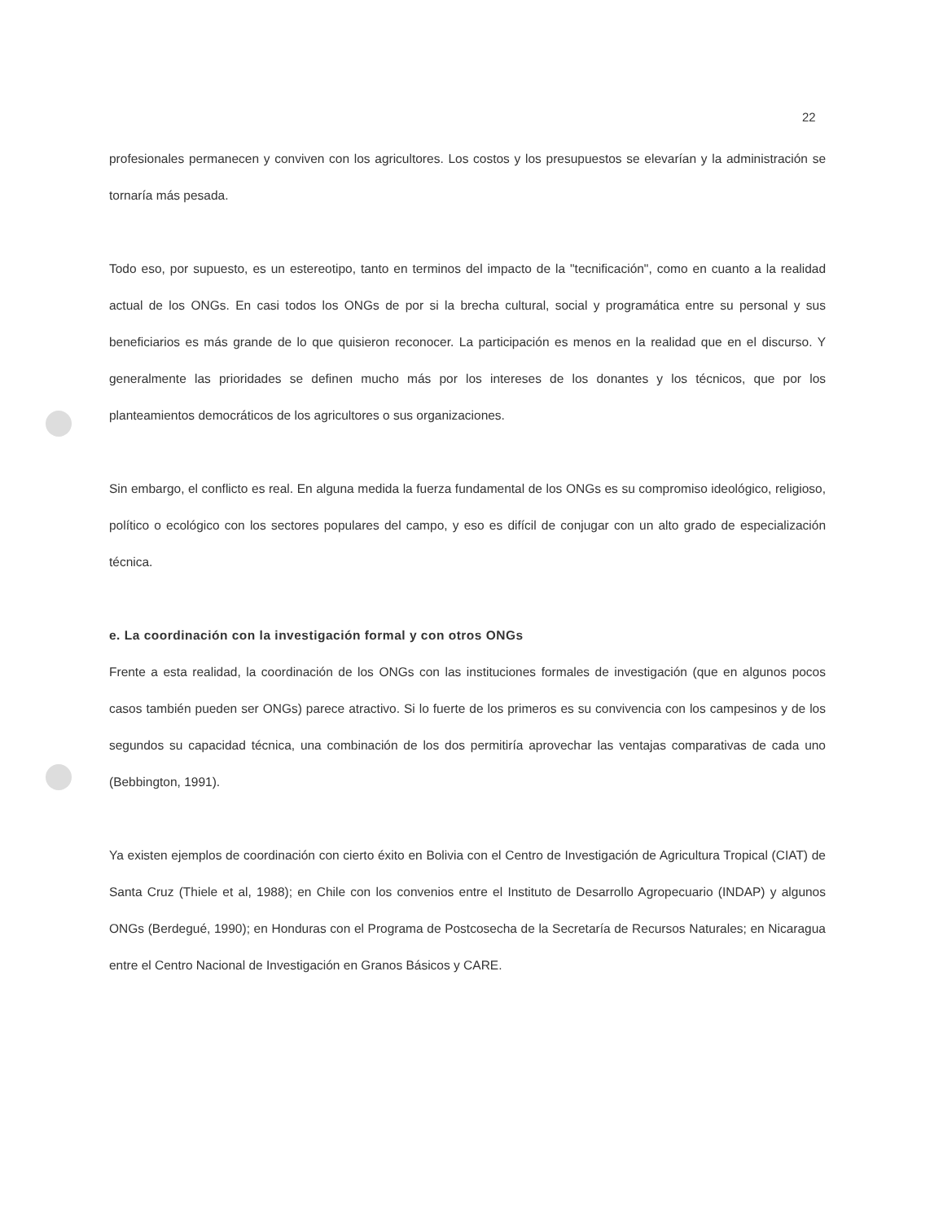22
profesionales permanecen y conviven con los agricultores. Los costos y los presupuestos se elevarían y la administración se tornaría más pesada.
Todo eso, por supuesto, es un estereotipo, tanto en terminos del impacto de la "tecnificación", como en cuanto a la realidad actual de los ONGs. En casi todos los ONGs de por si la brecha cultural, social y programática entre su personal y sus beneficiarios es más grande de lo que quisieron reconocer. La participación es menos en la realidad que en el discurso. Y generalmente las prioridades se definen mucho más por los intereses de los donantes y los técnicos, que por los planteamientos democráticos de los agricultores o sus organizaciones.
Sin embargo, el conflicto es real. En alguna medida la fuerza fundamental de los ONGs es su compromiso ideológico, religioso, político o ecológico con los sectores populares del campo, y eso es difícil de conjugar con un alto grado de especialización técnica.
e. La coordinación con la investigación formal y con otros ONGs
Frente a esta realidad, la coordinación de los ONGs con las instituciones formales de investigación (que en algunos pocos casos también pueden ser ONGs) parece atractivo. Si lo fuerte de los primeros es su convivencia con los campesinos y de los segundos su capacidad técnica, una combinación de los dos permitiría aprovechar las ventajas comparativas de cada uno (Bebbington, 1991).
Ya existen ejemplos de coordinación con cierto éxito en Bolivia con el Centro de Investigación de Agricultura Tropical (CIAT) de Santa Cruz (Thiele et al, 1988); en Chile con los convenios entre el Instituto de Desarrollo Agropecuario (INDAP) y algunos ONGs (Berdegué, 1990); en Honduras con el Programa de Postcosecha de la Secretaría de Recursos Naturales; en Nicaragua entre el Centro Nacional de Investigación en Granos Básicos y CARE.